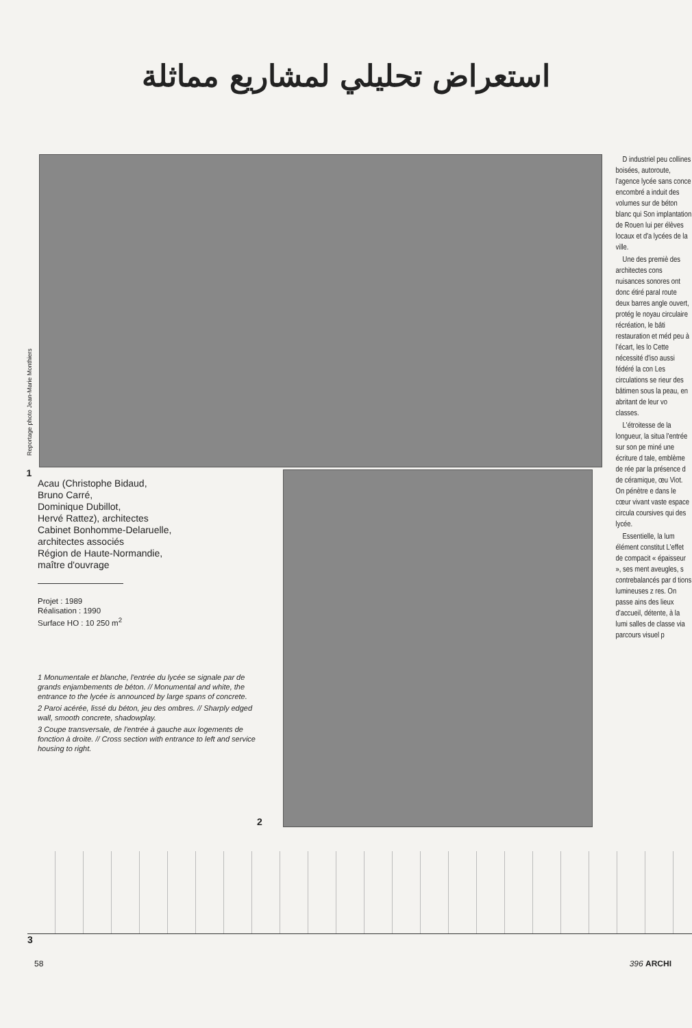استعراض تحليلي لمشاريع مماثلة
Reportage photo Jean-Marie Monthiers
1
D industriel peu collines boisées, autoroute, l'agence lycée sans conce encombré a induit des volumes sur de béton blanc qui Son implantation de Rouen lui per élèves locaux et d'a lycées de la ville.
Une des premiè des architectes cons nuisances sonores ont donc étiré paral route deux barres angle ouvert, protég le noyau circulaire récréation, le bâti restauration et méd peu à l'écart, les lo Cette nécessité d'iso aussi fédéré la con Les circulations se rieur des bâtimen sous la peau, en abritant de leur vo classes.
L'étroitesse de la longueur, la situa l'entrée sur son pe miné une écriture d tale, emblème de rée par la présence d de céramique, œu Viot. On pénètre e dans le cœur vivant vaste espace circula coursives qui des lycée.
Essentielle, la lum élément constitut L'effet de compacit « épaisseur », ses ment aveugles, s contrebalancés par d tions lumineuses z res. On passe ains des lieux d'accueil, détente, à la lumi salles de classe via parcours visuel p
Acau (Christophe Bidaud,
Bruno Carré,
Dominique Dubillot,
Hervé Rattez), architectes
Cabinet Bonhomme-Delaruelle,
architectes associés
Région de Haute-Normandie,
maître d'ouvrage
Projet : 1989
Réalisation : 1990
Surface HO : 10 250 m<sup>2</sup>
1 Monumentale et blanche, l'entrée du lycée se signale par de grands enjambements de béton. // Monumental and white, the entrance to the lycée is announced by large spans of concrete.
2 Paroi acérée, lissé du béton, jeu des ombres. // Sharply edged wall, smooth concrete, shadowplay.
3 Coupe transversale, de l'entrée à gauche aux logements de fonction à droite. // Cross section with entrance to left and service housing to right.
2
3
58 396 ARCHI